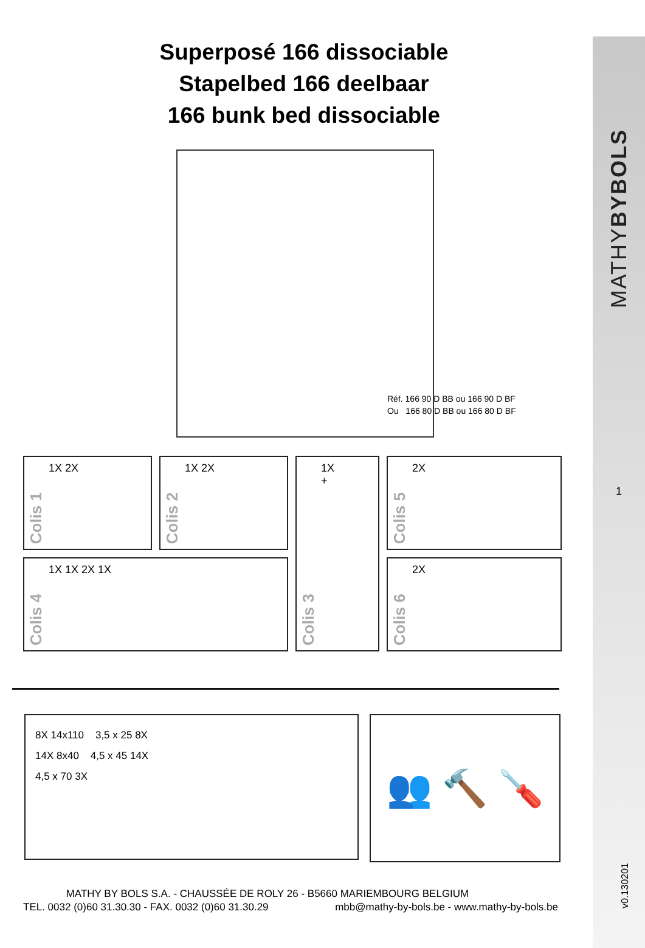MATHYBYBOLS
1
v0.130201
Superposé 166 dissociable
Stapelbed 166 deelbaar
166 bunk bed dissociable
Réf. 166 90 D BB ou 166 90 D BF
Ou 166 80 D BB ou 166 80 D BF
Colis 1
1X 2X
Colis 2
1X 2X
Colis 3
1X
+
Colis 5
2X
Colis 4
1X 1X 2X 1X
Colis 6
2X
8X 14x110 3,5 x 25 8X
14X 8x40 4,5 x 45 14X
4,5 x 70 3X
👥 🔨 🪛
MATHY BY BOLS S.A. - CHAUSSÉE DE ROLY 26 - B5660 MARIEMBOURG BELGIUM
TEL. 0032 (0)60 31.30.30 - FAX. 0032 (0)60 31.30.29 mbb@mathy-by-bols.be - www.mathy-by-bols.be